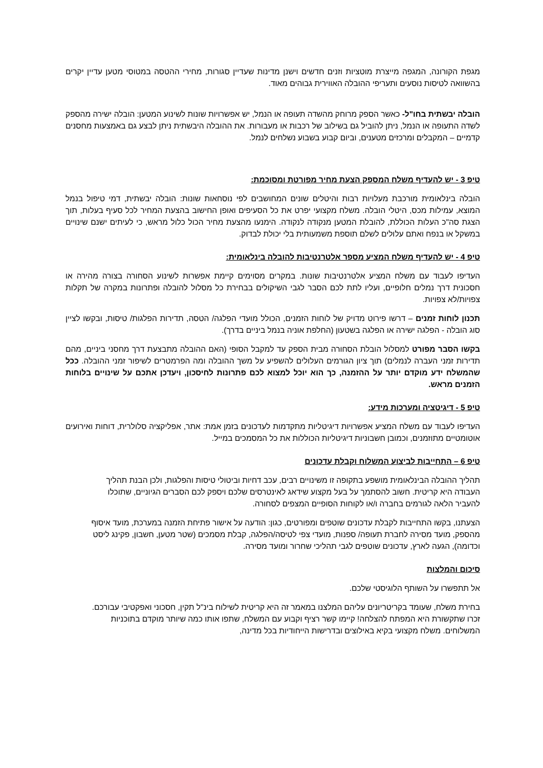מגפת הקורונה, המגפה מייצרת מוטציות וזנים חדשים וישנן מדינות שעדיין סגורות, מחירי ההטסה במטוסי מטען עדיין יקרים בהשוואה לטיסות נוסעים ותעריפי ההובלה האווירית גבוהים מאוד.
הובלה יבשתית בחו"ל- כאשר הספק מרוחק מהשדה תעופה או הנמל, יש אפשרויות שונות לשינוע המטען: הובלה ישירה מהספק לשדה התעופה או הנמל, ניתן להוביל גם בשילוב של רכבות או מעבורות. את ההובלה היבשתית ניתן לבצע גם באמצעות מחסנים קדמיים – המקבלים ומרכזים מטענים, וביום קבוע בשבוע נשלחים לנמל.
טיפ 3 - יש להעדיף משלח המספק הצעת מחיר מפורטת ומסוכמת:
הובלה בינלאומית מורכבת מעלויות רבות והיטלים שונים המחושבים לפי נוסחאות שונות: הובלה יבשתית, דמי טיפול בנמל המוצא, עמילות מכס, היטלי הובלה. משלח מקצועי יפרט את כל הסעיפים ואופן החישוב בהצעת המחיר לכל סעיף בעלות, תוך הצגת סה"כ העלות הכוללת, להובלת המטען מנקודה לנקודה. הימנעו מהצעת מחיר הכול כלול מראש, כי לעיתים ישנם שינויים במשקל או בנפח ואתם עלולים לשלם תוספת משמעותית בלי יכולת לבדוק.
טיפ 4 - יש להעדיף משלח המציע מספר אלטרנטיבות להובלה בינלאומית:
העדיפו לעבוד עם משלח המציע אלטרנטיבות שונות. במקרים מסוימים קיימת אפשרות לשינוע הסחורה בצורה מהירה או חסכונית דרך נמלים חלופיים, ועליו לתת לכם הסבר לגבי השיקולים בבחירת כל מסלול להובלה ופתרונות במקרה של תקלות צפויות/לא צפויות.
תכנון לוחות זמנים – דרשו פירוט מדויק של לוחות הזמנים, הכולל מועדי הפלגה/ הטסה, תדירות הפלגות/ טיסות, ובקשו לציין סוג הובלה - הפלגה ישירה או הפלגה בשטעון (החלפת אוניה בנמל ביניים בדרך).
בקשו הסבר מפורט למסלול הובלת הסחורה מבית הספק עד למקבל הסופי (האם ההובלה מתבצעת דרך מחסני ביניים, מהם תדירות זמני העברה לנמלים) תוך ציון הגורמים העלולים להשפיע על משך ההובלה ומה הפרמטרים לשיפור זמני ההובלה. ככל שהמשלח ידע מוקדם יותר על ההזמנה, כך הוא יוכל למצוא לכם פתרונות לחיסכון, ויעדכן אתכם על שינויים בלוחות הזמנים מראש.
טיפ 5 - דיגיטציה ומערכות מידע:
העדיפו לעבוד עם משלח המציע אפשרויות דיגיטליות מתקדמות לעדכונים בזמן אמת: אתר, אפליקציה סלולרית, דוחות ואירועים אוטומטיים מתוזמנים, וכמובן חשבוניות דיגיטליות הכוללות את כל המסמכים במייל.
טיפ 6 – התחייבות לביצוע המשלוח וקבלת עדכונים
תהליך ההובלה הבינלאומית מושפע בתקופה זו משינויים רבים, עכב דחיות וביטולי טיסות והפלגות, ולכן הבנת תהליך העבודה היא קריטית. חשוב להסתמך על בעל מקצוע שידאג לאינטרסים שלכם ויספק לכם הסברים הגיוניים, שתוכלו להעביר הלאה לגורמים בחברה ו/או לקוחות הסופיים המצפים לסחורה.
הצעתנו, בקשו התחייבות לקבלת עדכונים שוטפים ומפורטים, כגון: הודעה על אישור פתיחת הזמנה במערכת, מועד איסוף מהספק, מועד מסירה לחברת תעופה/ ספנות, מועדי צפי לטיסה/הפלגה, קבלת מסמכים (שטר מטען, חשבון, פקינג ליסט וכדומה), הגעה לארץ, עדכונים שוטפים לגבי תהליכי שחרור ומועד מסירה.
סיכום והמלצות
אל תתפשרו על השותף הלוגיסטי שלכם.
בחירת משלח, שעומד בקריטריונים עליהם המלצנו במאמר זה היא קריטית לשילוח בינ"ל תקין, חסכוני ואפקטיבי עבורכם. זכרו שתקשורת היא המפתח להצלחה! קיימו קשר רציף וקבוע עם המשלח, שתפו אותו כמה שיותר מוקדם בתוכניות המשלוחים. משלח מקצועי בקיא באילוצים ובדרישות הייחודיות בכל מדינה,